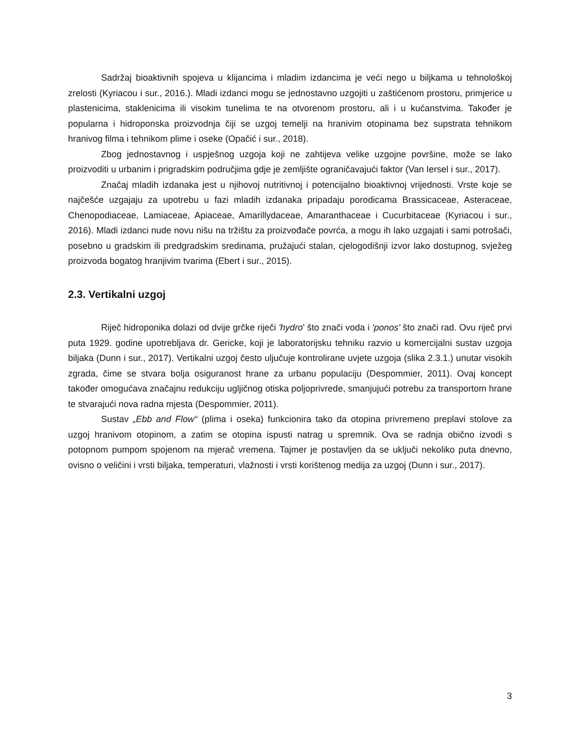Sadržaj bioaktivnih spojeva u klijancima i mladim izdancima je veći nego u biljkama u tehnološkoj zrelosti (Kyriacou i sur., 2016.). Mladi izdanci mogu se jednostavno uzgojiti u zaštićenom prostoru, primjerice u plastenicima, staklenicima ili visokim tunelima te na otvorenom prostoru, ali i u kućanstvima. Također je popularna i hidroponska proizvodnja čiji se uzgoj temelji na hranivim otopinama bez supstrata tehnikom hranivog filma i tehnikom plime i oseke (Opačić i sur., 2018).
Zbog jednostavnog i uspješnog uzgoja koji ne zahtijeva velike uzgojne površine, može se lako proizvoditi u urbanim i prigradskim područjima gdje je zemljište ograničavajući faktor (Van Iersel i sur., 2017).
Značaj mladih izdanaka jest u njihovoj nutritivnoj i potencijalno bioaktivnoj vrijednosti. Vrste koje se najčešće uzgajaju za upotrebu u fazi mladih izdanaka pripadaju porodicama Brassicaceae, Asteraceae, Chenopodiaceae, Lamiaceae, Apiaceae, Amarillydaceae, Amaranthaceae i Cucurbitaceae (Kyriacou i sur., 2016). Mladi izdanci nude novu nišu na tržištu za proizvođače povrća, a mogu ih lako uzgajati i sami potrošači, posebno u gradskim ili predgradskim sredinama, pružajući stalan, cjelogodišnji izvor lako dostupnog, svježeg proizvoda bogatog hranjivim tvarima (Ebert i sur., 2015).
2.3. Vertikalni uzgoj
Riječ hidroponika dolazi od dvije grčke riječi 'hydro' što znači voda i 'ponos' što znači rad. Ovu riječ prvi puta 1929. godine upotrebljava dr. Gericke, koji je laboratorijsku tehniku razvio u komercijalni sustav uzgoja biljaka (Dunn i sur., 2017). Vertikalni uzgoj često uljučuje kontrolirane uvjete uzgoja (slika 2.3.1.) unutar visokih zgrada, čime se stvara bolja osiguranost hrane za urbanu populaciju (Despommier, 2011). Ovaj koncept također omogućava značajnu redukciju ugljičnog otiska poljoprivrede, smanjujući potrebu za transportom hrane te stvarajući nova radna mjesta (Despommier, 2011).
Sustav „Ebb and Flow“ (plima i oseka) funkcionira tako da otopina privremeno preplavi stolove za uzgoj hranivom otopinom, a zatim se otopina ispusti natrag u spremnik. Ova se radnja obično izvodi s potopnom pumpom spojenom na mjerač vremena. Tajmer je postavljen da se uključi nekoliko puta dnevno, ovisno o veličini i vrsti biljaka, temperaturi, vlažnosti i vrsti korištenog medija za uzgoj (Dunn i sur., 2017).
3